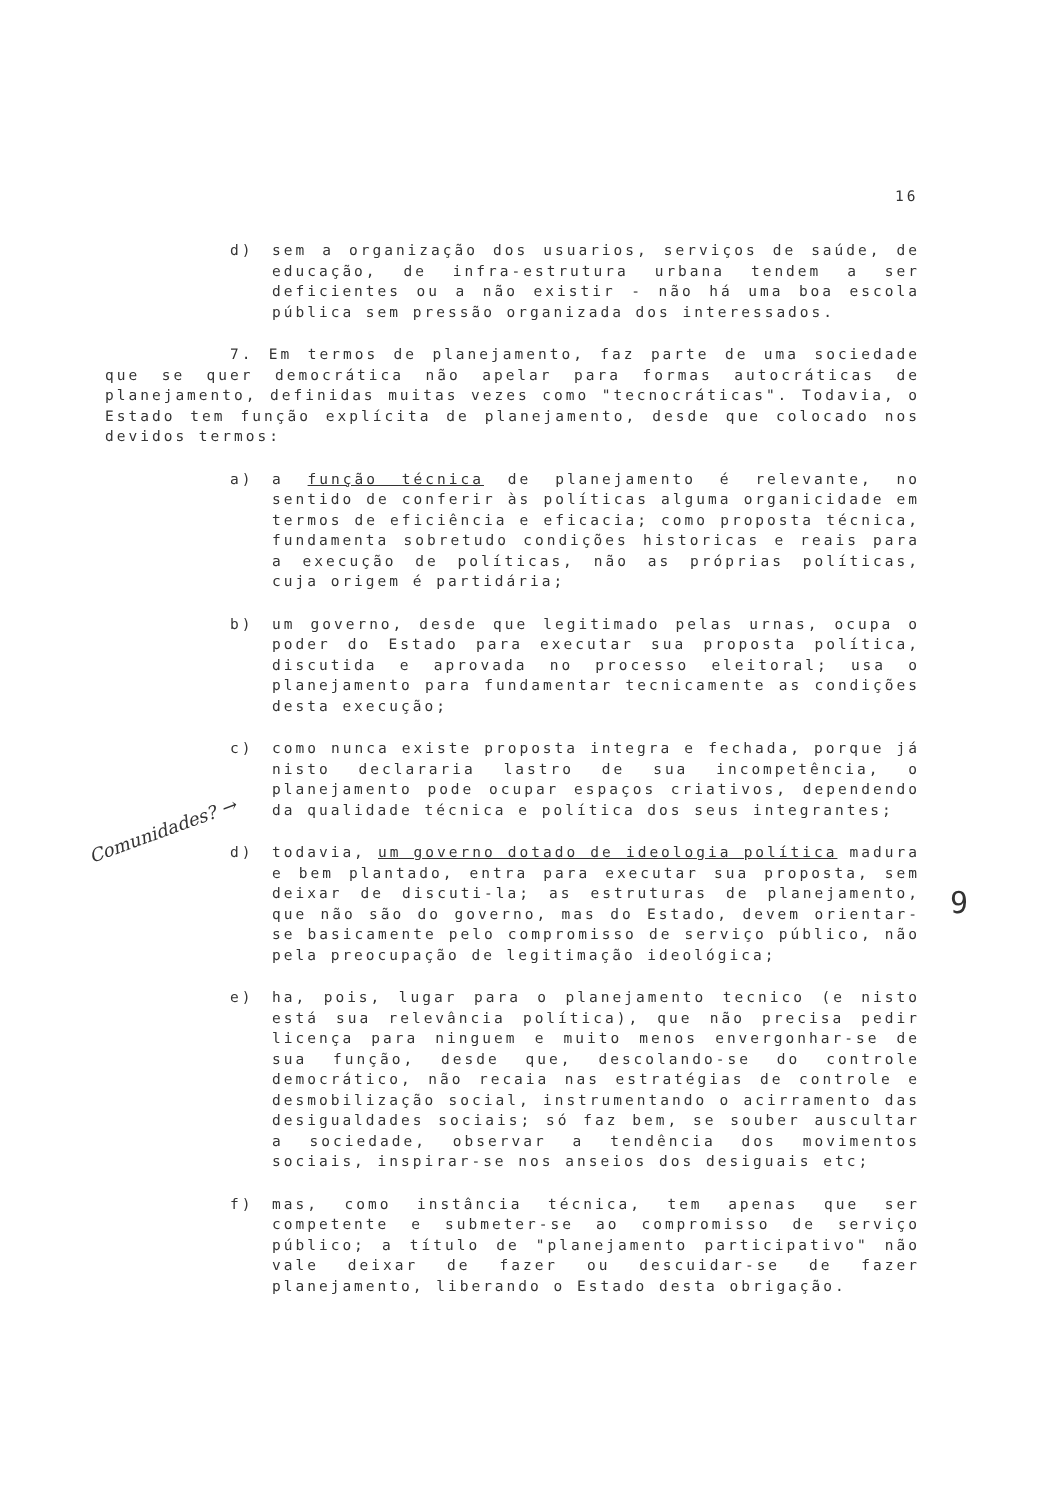16
d) sem a organização dos usuarios, serviços de saúde, de educação, de infra-estrutura urbana tendem a ser deficientes ou a não existir - não há uma boa escola pública sem pressão organizada dos interessados.
7. Em termos de planejamento, faz parte de uma sociedade que se quer democrática não apelar para formas autocráticas de planejamento, definidas muitas vezes como "tecnocráticas". Todavia, o Estado tem função explícita de planejamento, desde que colocado nos devidos termos:
a) a função técnica de planejamento é relevante, no sentido de conferir às políticas alguma organicidade em termos de eficiência e eficacia; como proposta técnica, fundamenta sobretudo condições historicas e reais para a execução de políticas, não as próprias políticas, cuja origem é partidária;
b) um governo, desde que legitimado pelas urnas, ocupa o poder do Estado para executar sua proposta política, discutida e aprovada no processo eleitoral; usa o planejamento para fundamentar tecnicamente as condições desta execução;
c) como nunca existe proposta integra e fechada, porque já nisto declararia lastro de sua incompetência, o planejamento pode ocupar espaços criativos, dependendo da qualidade técnica e política dos seus integrantes;
d) todavia, um governo dotado de ideologia política madura e bem plantado, entra para executar sua proposta, sem deixar de discuti-la; as estruturas de planejamento, que não são do governo, mas do Estado, devem orientar-se basicamente pelo compromisso de serviço público, não pela preocupação de legitimação ideológica;
e) ha, pois, lugar para o planejamento tecnico (e nisto está sua relevância política), que não precisa pedir licença para ninguem e muito menos envergonhar-se de sua função, desde que, descolando-se do controle democrático, não recaia nas estratégias de controle e desmobilização social, instrumentando o acirramento das desigualdades sociais; só faz bem, se souber auscultar a sociedade, observar a tendência dos movimentos sociais, inspirar-se nos anseios dos desiguais etc;
f) mas, como instância técnica, tem apenas que ser competente e submeter-se ao compromisso de serviço público; a título de "planejamento participativo" não vale deixar de fazer ou descuidar-se de fazer planejamento, liberando o Estado desta obrigação.
Comunidades? →
9